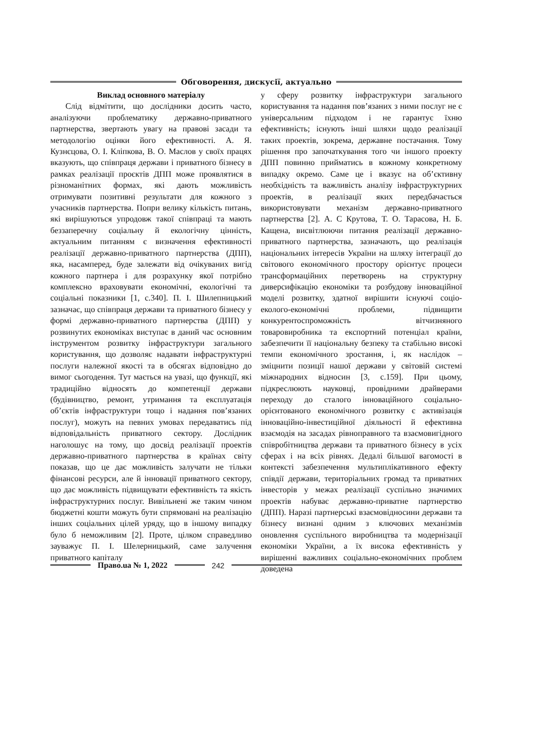Обговорення, дискусії, актуально
Виклад основного матеріалу
Слід відмітити, що дослідники досить часто, аналізуючи проблематику державно-приватного партнерства, звертають увагу на правові засади та методологію оцінки його ефективності. А. Я. Кузнєцова, О. І. Кліпкова, В. О. Маслов у своїх працях вказують, що співпраця держави і приватного бізнесу в рамках реалізації проєктів ДПП може проявлятися в різноманітних формах, які дають можливість отримувати позитивні результати для кожного з учасників партнерства. Попри велику кількість питань, які вирішуються упродовж такої співпраці та мають беззаперечну соціальну й екологічну цінність, актуальним питанням є визначення ефективності реалізації державно-приватного партнерства (ДПП), яка, насамперед, буде залежати від очікуваних вигід кожного партнера і для розрахунку якої потрібно комплексно враховувати економічні, екологічні та соціальні показники [1, с.340]. П. І. Шилепницький зазначає, що співпраця держави та приватного бізнесу у формі державно-приватного партнерства (ДПП) у розвинутих економіках виступає в даний час основним інструментом розвитку інфраструктури загального користування, що дозволяє надавати інфраструктурні послуги належної якості та в обсягах відповідно до вимог сьогодення. Тут мається на увазі, що функції, які традиційно відносять до компетенції держави (будівництво, ремонт, утримання та експлуатація об’єктів інфраструктури тощо і надання пов’язаних послуг), можуть на певних умовах передаватись під відповідальність приватного сектору. Дослідник наголошує на тому, що досвід реалізації проектів державно-приватного партнерства в країнах світу показав, що це дає можливість залучати не тільки фінансові ресурси, але й інновації приватного сектору, що дає можливість підвищувати ефективність та якість інфраструктурних послуг. Вивільнені же таким чином бюджетні кошти можуть бути спрямовані на реалізацію інших соціальних цілей уряду, що в іншому випадку було б неможливим [2]. Проте, цілком справедливо зауважує П. І. Шелерницький, саме залучення приватного капіталу
у сферу розвитку інфраструктури загального користування та надання пов’язаних з ними послуг не є універсальним підходом і не гарантує їхню ефективність; існують інші шляхи щодо реалізації таких проектів, зокрема, державне постачання. Тому рішення про започаткування того чи іншого проекту ДПП повинно прийматись в кожному конкретному випадку окремо. Саме це і вказує на об’єктивну необхідність та важливість аналізу інфраструктурних проектів, в реалізації яких передбачається використовувати механізм державно-приватного партнерства [2]. А. С Крутова, Т. О. Тарасова, Н. Б. Кащена, висвітлюючи питання реалізації державно-приватного партнерства, зазначають, що реалізація національних інтересів України на шляху інтеграції до світового економічного простору орієнтує процеси трансформаційних перетворень на структурну диверсифікацію економіки та розбудову інноваційної моделі розвитку, здатної вирішити існуючі соціо-еколого-економічні проблеми, підвищити конкурентоспроможність вітчизняного товаровиробника та експортний потенціал країни, забезпечити її національну безпеку та стабільно високі темпи економічного зростання, і, як наслідок – зміцнити позиції нашої держави у світовій системі міжнародних відносин [3, с.159]. При цьому, підкреслюють науковці, провідними драйверами переходу до сталого інноваційного соціально-орієнтованого економічного розвитку є активізація інноваційно-інвестиційної діяльності й ефективна взаємодія на засадах рівноправного та взаємовигідного співробітництва держави та приватного бізнесу в усіх сферах і на всіх рівнях. Дедалі більшої вагомості в контексті забезпечення мультиплікативного ефекту співдії держави, територіальних громад та приватних інвесторів у межах реалізації суспільно значимих проектів набуває державно-приватне партнерство (ДПП). Наразі партнерські взаємовідносини держави та бізнесу визнані одним з ключових механізмів оновлення суспільного виробництва та модернізації економіки України, а їх висока ефективність у вирішенні важливих соціально-економічних проблем доведена
Право.ua № 1, 2022 242